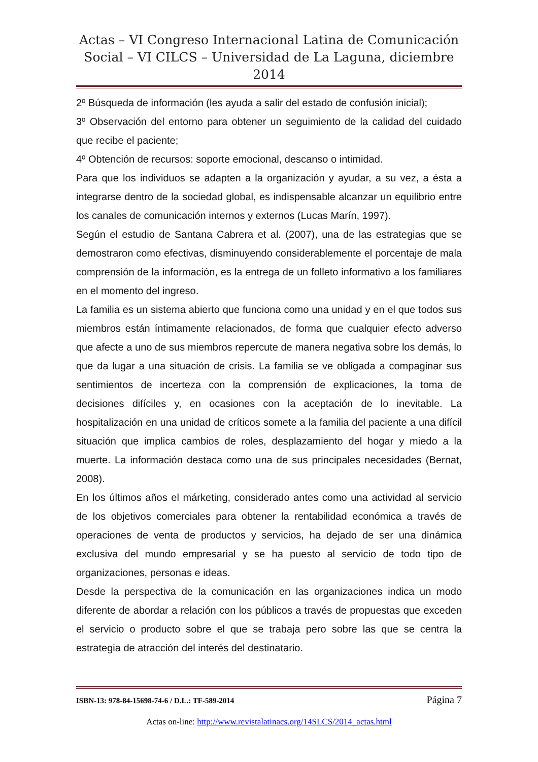Actas – VI Congreso Internacional Latina de Comunicación Social – VI CILCS – Universidad de La Laguna, diciembre 2014
2º Búsqueda de información (les ayuda a salir del estado de confusión inicial);
3º Observación del entorno para obtener un seguimiento de la calidad del cuidado que recibe el paciente;
4º Obtención de recursos: soporte emocional, descanso o intimidad.
Para que los individuos se adapten a la organización y ayudar, a su vez, a ésta a integrarse dentro de la sociedad global, es indispensable alcanzar un equilibrio entre los canales de comunicación internos y externos (Lucas Marín, 1997).
Según el estudio de Santana Cabrera et al. (2007), una de las estrategias que se demostraron como efectivas, disminuyendo considerablemente el porcentaje de mala comprensión de la información, es la entrega de un folleto informativo a los familiares en el momento del ingreso.
La familia es un sistema abierto que funciona como una unidad y en el que todos sus miembros están íntimamente relacionados, de forma que cualquier efecto adverso que afecte a uno de sus miembros repercute de manera negativa sobre los demás, lo que da lugar a una situación de crisis. La familia se ve obligada a compaginar sus sentimientos de incerteza con la comprensión de explicaciones, la toma de decisiones difíciles y, en ocasiones con la aceptación de lo inevitable. La hospitalización en una unidad de críticos somete a la familia del paciente a una difícil situación que implica cambios de roles, desplazamiento del hogar y miedo a la muerte. La información destaca como una de sus principales necesidades (Bernat, 2008).
En los últimos años el márketing, considerado antes como una actividad al servicio de los objetivos comerciales para obtener la rentabilidad económica a través de operaciones de venta de productos y servicios, ha dejado de ser una dinámica exclusiva del mundo empresarial y se ha puesto al servicio de todo tipo de organizaciones, personas e ideas.
Desde la perspectiva de la comunicación en las organizaciones indica un modo diferente de abordar a relación con los públicos a través de propuestas que exceden el servicio o producto sobre el que se trabaja pero sobre las que se centra la estrategia de atracción del interés del destinatario.
ISBN-13: 978-84-15698-74-6 / D.L.: TF-589-2014 Página 7
Actas on-line: http://www.revistalatinacs.org/14SLCS/2014_actas.html